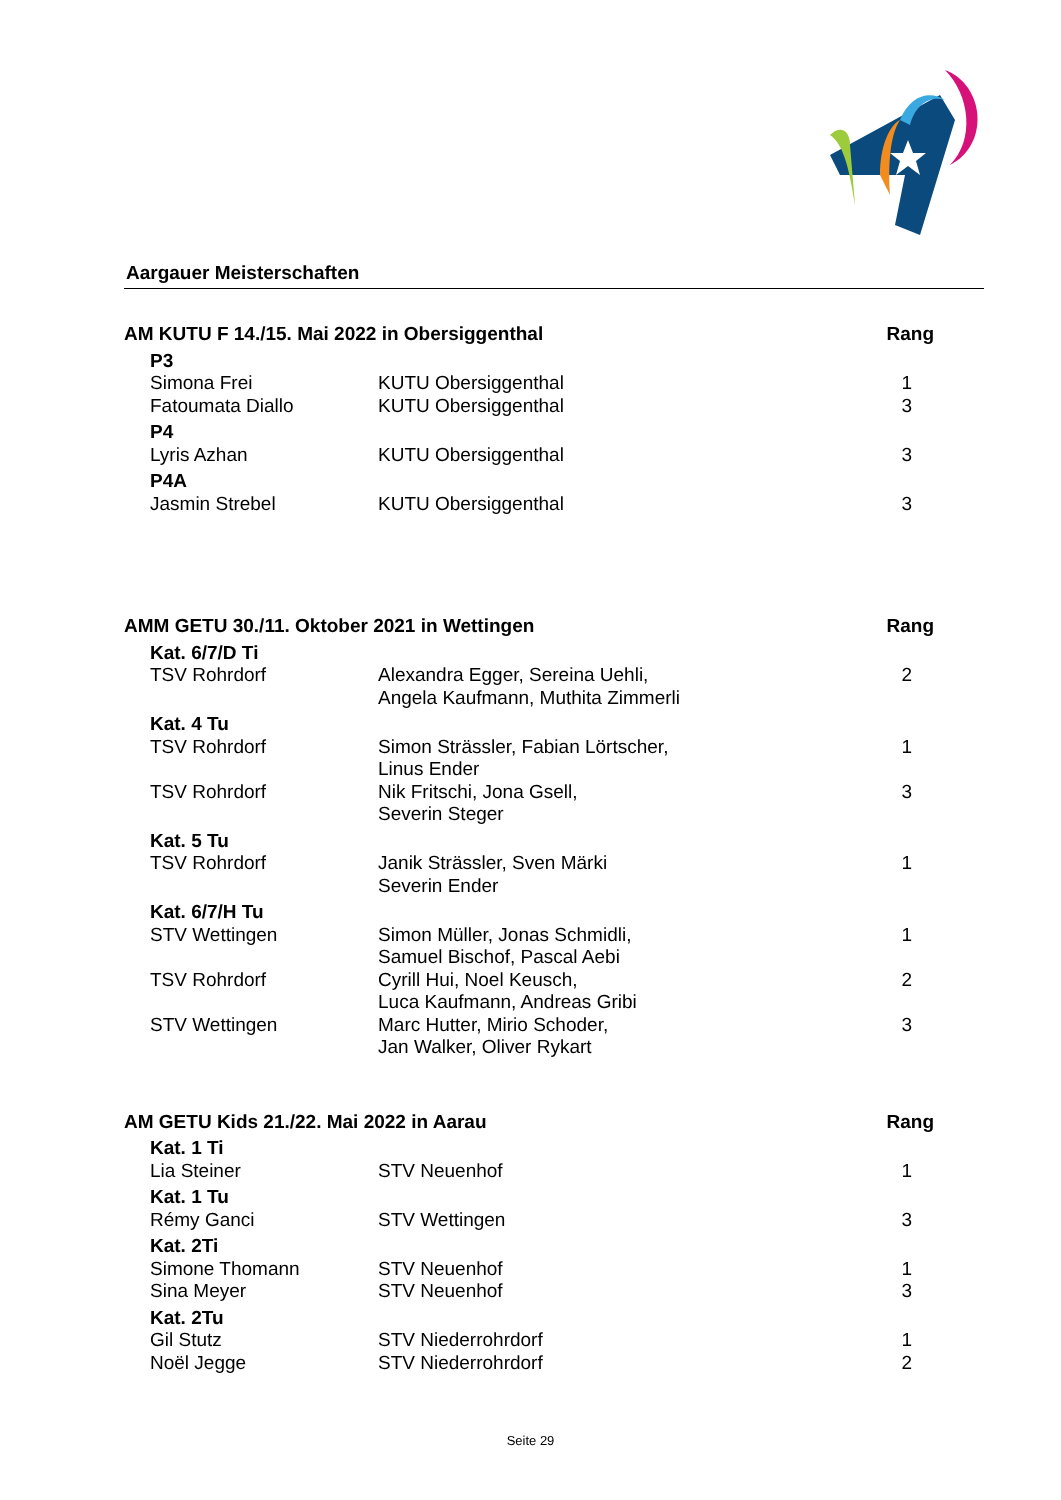Aargauer Meisterschaften
| AM KUTU F 14./15. Mai 2022 in Obersiggenthal | | | Rang |
| --- | --- | --- | --- |
| | P3 | | |
| | Simona Frei | KUTU Obersiggenthal | 1 |
| | Fatoumata Diallo | KUTU Obersiggenthal | 3 |
| | P4 | | |
| | Lyris Azhan | KUTU Obersiggenthal | 3 |
| | P4A | | |
| | Jasmin Strebel | KUTU Obersiggenthal | 3 |
| AMM GETU 30./11. Oktober 2021 in Wettingen | | | Rang |
| --- | --- | --- | --- |
| | Kat. 6/7/D Ti | | |
| | TSV Rohrdorf | Alexandra Egger, Sereina Uehli, Angela Kaufmann, Muthita Zimmerli | 2 |
| | Kat. 4 Tu | | |
| | TSV Rohrdorf | Simon Strässler, Fabian Lörtscher, Linus Ender | 1 |
| | TSV Rohrdorf | Nik Fritschi, Jona Gsell, Severin Steger | 3 |
| | Kat. 5 Tu | | |
| | TSV Rohrdorf | Janik Strässler, Sven Märki Severin Ender | 1 |
| | Kat. 6/7/H Tu | | |
| | STV Wettingen | Simon Müller, Jonas Schmidli, Samuel Bischof, Pascal Aebi | 1 |
| | TSV Rohrdorf | Cyrill Hui, Noel Keusch, Luca Kaufmann, Andreas Gribi | 2 |
| | STV Wettingen | Marc Hutter, Mirio Schoder, Jan Walker, Oliver Rykart | 3 |
| AM GETU Kids 21./22. Mai 2022 in Aarau | | | Rang |
| --- | --- | --- | --- |
| | Kat. 1 Ti | | |
| | Lia Steiner | STV Neuenhof | 1 |
| | Kat. 1 Tu | | |
| | Rémy Ganci | STV Wettingen | 3 |
| | Kat. 2Ti | | |
| | Simone Thomann | STV Neuenhof | 1 |
| | Sina Meyer | STV Neuenhof | 3 |
| | Kat. 2Tu | | |
| | Gil Stutz | STV Niederrohrdorf | 1 |
| | Noël Jegge | STV Niederrohrdorf | 2 |
Seite 29